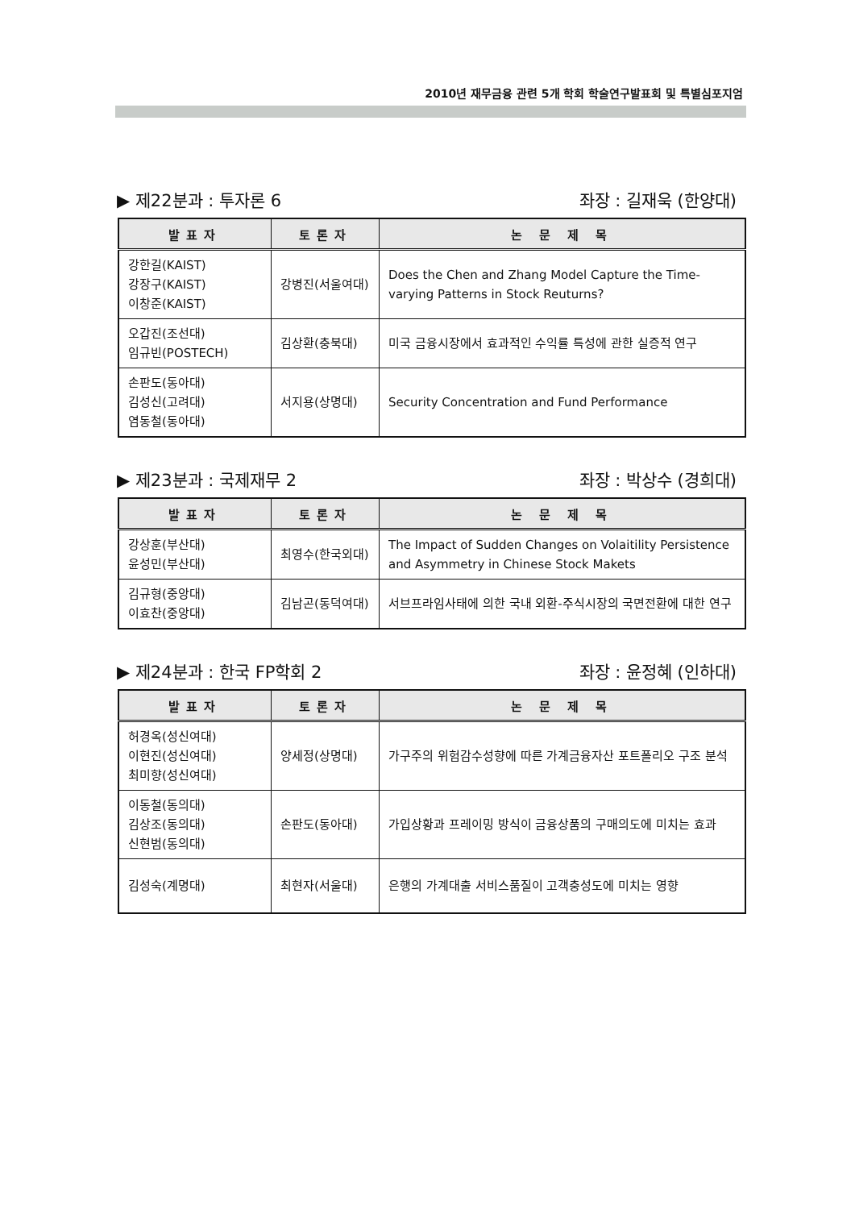2010년 재무금융 관련 5개 학회 학술연구발표회 및 특별심포지엄
▶ 제22분과 : 투자론 6 좌장 : 길재욱 (한양대)
| 발표자 | 토론자 | 논 문 제 목 |
| --- | --- | --- |
| 강한길(KAIST) 강장구(KAIST) 이창준(KAIST) | 강병진(서울여대) | Does the Chen and Zhang Model Capture the Time-varying Patterns in Stock Reuturns? |
| 오갑진(조선대) 임규빈(POSTECH) | 김상환(충북대) | 미국 금융시장에서 효과적인 수익률 특성에 관한 실증적 연구 |
| 손판도(동아대) 김성신(고려대) 염동철(동아대) | 서지용(상명대) | Security Concentration and Fund Performance |
▶ 제23분과 : 국제재무 2 좌장 : 박상수 (경희대)
| 발표자 | 토론자 | 논 문 제 목 |
| --- | --- | --- |
| 강상훈(부산대) 윤성민(부산대) | 최영수(한국외대) | The Impact of Sudden Changes on Volaitility Persistence and Asymmetry in Chinese Stock Makets |
| 김규형(중앙대) 이효찬(중앙대) | 김남곤(동덕여대) | 서브프라임사태에 의한 국내 외환-주식시장의 국면전환에 대한 연구 |
▶ 제24분과 : 한국 FP학회 2 좌장 : 윤정혜 (인하대)
| 발표자 | 토론자 | 논 문 제 목 |
| --- | --- | --- |
| 허경옥(성신여대) 이현진(성신여대) 최미향(성신여대) | 양세정(상명대) | 가구주의 위험감수성향에 따른 가계금융자산 포트폴리오 구조 분석 |
| 이동철(동의대) 김상조(동의대) 신현범(동의대) | 손판도(동아대) | 가입상황과 프레이밍 방식이 금융상품의 구매의도에 미치는 효과 |
| 김성숙(계명대) | 최현자(서울대) | 은행의 가계대출 서비스품질이 고객충성도에 미치는 영향 |